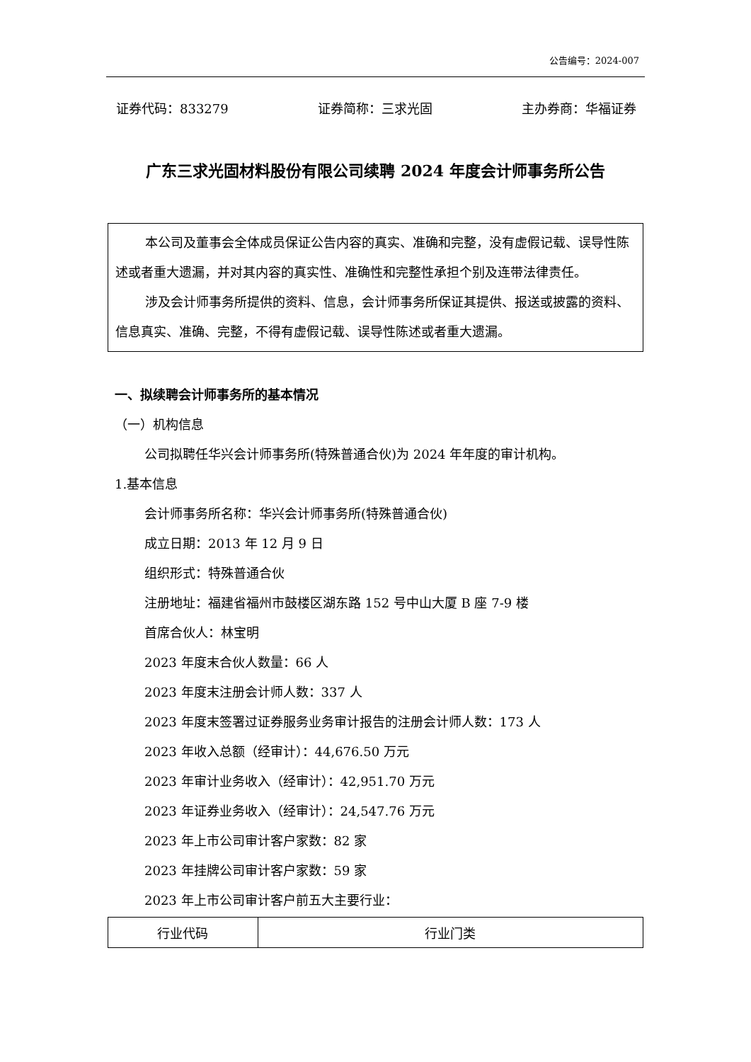公告编号：2024-007
证券代码：833279 证券简称：三求光固 主办券商：华福证券
广东三求光固材料股份有限公司续聘 2024 年度会计师事务所公告
本公司及董事会全体成员保证公告内容的真实、准确和完整，没有虚假记载、误导性陈述或者重大遗漏，并对其内容的真实性、准确性和完整性承担个别及连带法律责任。
涉及会计师事务所提供的资料、信息，会计师事务所保证其提供、报送或披露的资料、信息真实、准确、完整，不得有虚假记载、误导性陈述或者重大遗漏。
一、拟续聘会计师事务所的基本情况
（一）机构信息
公司拟聘任华兴会计师事务所(特殊普通合伙)为 2024 年年度的审计机构。
1.基本信息
会计师事务所名称：华兴会计师事务所(特殊普通合伙)
成立日期：2013 年 12 月 9 日
组织形式：特殊普通合伙
注册地址：福建省福州市鼓楼区湖东路 152 号中山大厦 B 座 7-9 楼
首席合伙人：林宝明
2023 年度末合伙人数量：66 人
2023 年度末注册会计师人数：337 人
2023 年度末签署过证券服务业务审计报告的注册会计师人数：173 人
2023 年收入总额（经审计）：44,676.50 万元
2023 年审计业务收入（经审计）：42,951.70 万元
2023 年证券业务收入（经审计）：24,547.76 万元
2023 年上市公司审计客户家数：82 家
2023 年挂牌公司审计客户家数：59 家
2023 年上市公司审计客户前五大主要行业：
| 行业代码 | 行业门类 |
| --- | --- |